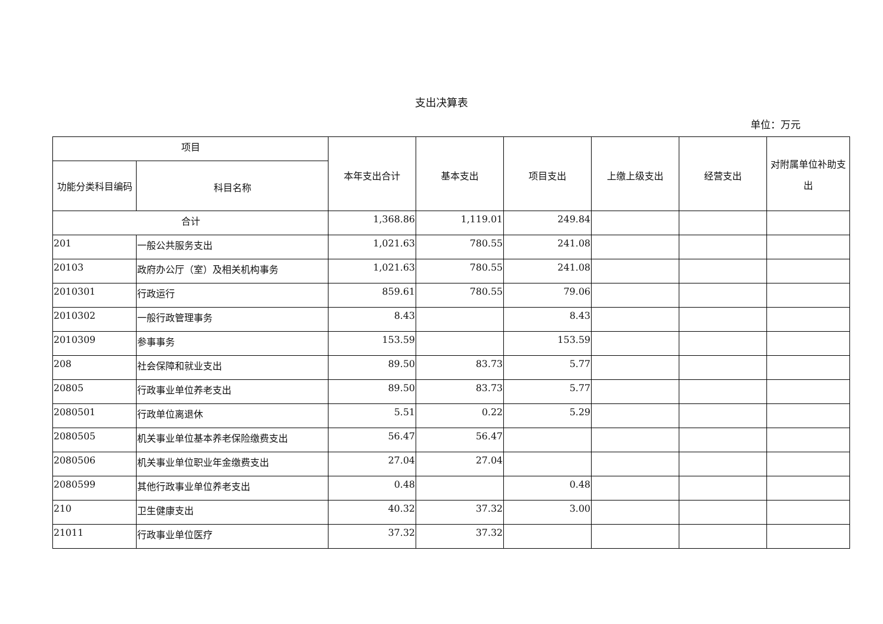支出决算表
单位：万元
| 项目 | | 本年支出合计 | 基本支出 | 项目支出 | 上缴上级支出 | 经营支出 | 对附属单位补助支出 |
| --- | --- | --- | --- | --- | --- | --- | --- |
| 功能分类科目编码 | 科目名称 | | | | | | |
| 合计 | | 1,368.86 | 1,119.01 | 249.84 | | | |
| 201 | 一般公共服务支出 | 1,021.63 | 780.55 | 241.08 | | | |
| 20103 | 政府办公厅（室）及相关机构事务 | 1,021.63 | 780.55 | 241.08 | | | |
| 2010301 | 行政运行 | 859.61 | 780.55 | 79.06 | | | |
| 2010302 | 一般行政管理事务 | 8.43 | | 8.43 | | | |
| 2010309 | 参事事务 | 153.59 | | 153.59 | | | |
| 208 | 社会保障和就业支出 | 89.50 | 83.73 | 5.77 | | | |
| 20805 | 行政事业单位养老支出 | 89.50 | 83.73 | 5.77 | | | |
| 2080501 | 行政单位离退休 | 5.51 | 0.22 | 5.29 | | | |
| 2080505 | 机关事业单位基本养老保险缴费支出 | 56.47 | 56.47 | | | | |
| 2080506 | 机关事业单位职业年金缴费支出 | 27.04 | 27.04 | | | | |
| 2080599 | 其他行政事业单位养老支出 | 0.48 | | 0.48 | | | |
| 210 | 卫生健康支出 | 40.32 | 37.32 | 3.00 | | | |
| 21011 | 行政事业单位医疗 | 37.32 | 37.32 | | | | |